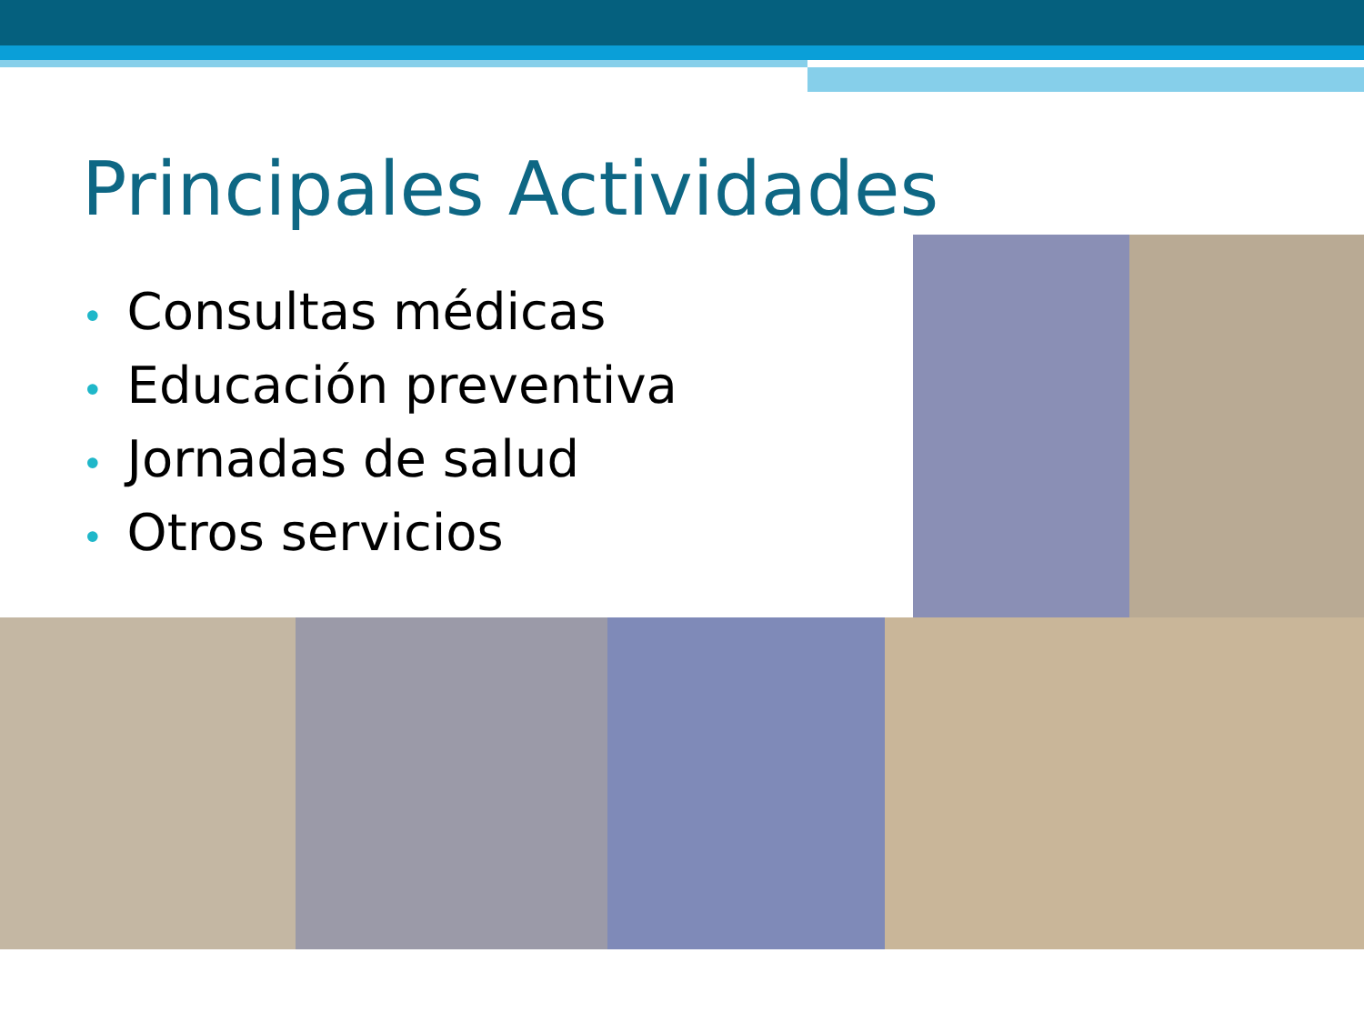Principales Actividades
• Consultas médicas
• Educación preventiva
• Jornadas de salud
• Otros servicios